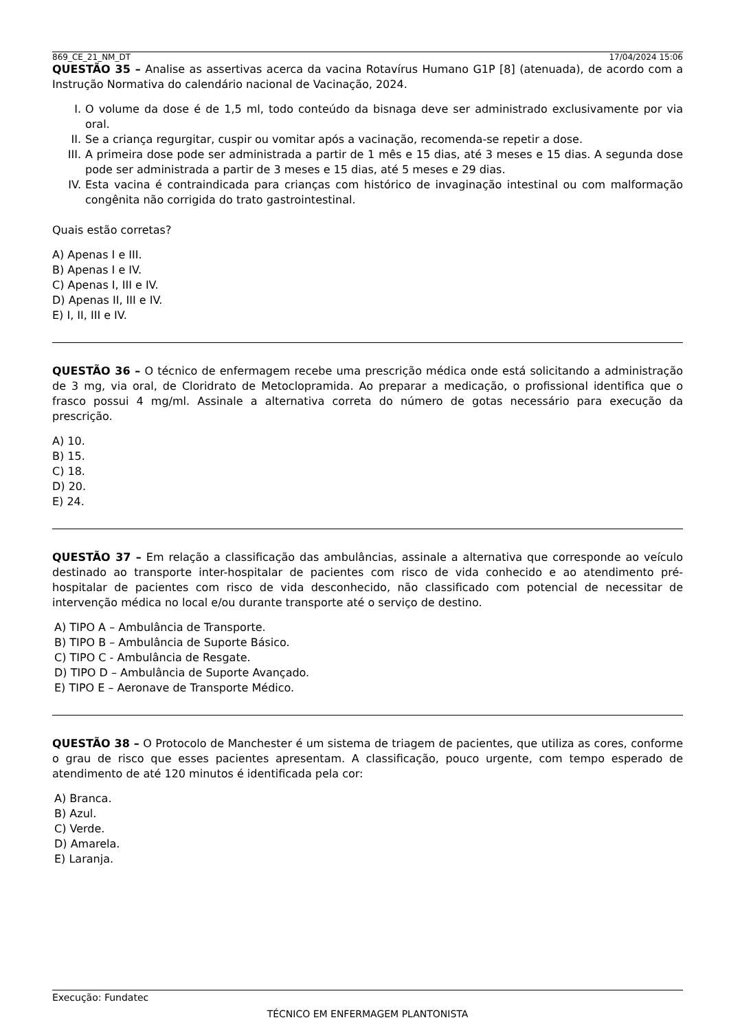869_CE_21_NM_DT 17/04/2024 15:06
QUESTÃO 35 – Analise as assertivas acerca da vacina Rotavírus Humano G1P [8] (atenuada), de acordo com a Instrução Normativa do calendário nacional de Vacinação, 2024.
I. O volume da dose é de 1,5 ml, todo conteúdo da bisnaga deve ser administrado exclusivamente por via oral.
II. Se a criança regurgitar, cuspir ou vomitar após a vacinação, recomenda-se repetir a dose.
III. A primeira dose pode ser administrada a partir de 1 mês e 15 dias, até 3 meses e 15 dias. A segunda dose pode ser administrada a partir de 3 meses e 15 dias, até 5 meses e 29 dias.
IV. Esta vacina é contraindicada para crianças com histórico de invaginação intestinal ou com malformação congênita não corrigida do trato gastrointestinal.
Quais estão corretas?
A) Apenas I e III.
B) Apenas I e IV.
C) Apenas I, III e IV.
D) Apenas II, III e IV.
E) I, II, III e IV.
QUESTÃO 36 – O técnico de enfermagem recebe uma prescrição médica onde está solicitando a administração de 3 mg, via oral, de Cloridrato de Metoclopramida. Ao preparar a medicação, o profissional identifica que o frasco possui 4 mg/ml. Assinale a alternativa correta do número de gotas necessário para execução da prescrição.
A) 10.
B) 15.
C) 18.
D) 20.
E) 24.
QUESTÃO 37 – Em relação a classificação das ambulâncias, assinale a alternativa que corresponde ao veículo destinado ao transporte inter-hospitalar de pacientes com risco de vida conhecido e ao atendimento pré-hospitalar de pacientes com risco de vida desconhecido, não classificado com potencial de necessitar de intervenção médica no local e/ou durante transporte até o serviço de destino.
A) TIPO A – Ambulância de Transporte.
B) TIPO B – Ambulância de Suporte Básico.
C) TIPO C - Ambulância de Resgate.
D) TIPO D – Ambulância de Suporte Avançado.
E) TIPO E – Aeronave de Transporte Médico.
QUESTÃO 38 – O Protocolo de Manchester é um sistema de triagem de pacientes, que utiliza as cores, conforme o grau de risco que esses pacientes apresentam. A classificação, pouco urgente, com tempo esperado de atendimento de até 120 minutos é identificada pela cor:
A) Branca.
B) Azul.
C) Verde.
D) Amarela.
E) Laranja.
Execução: Fundatec
TÉCNICO EM ENFERMAGEM PLANTONISTA